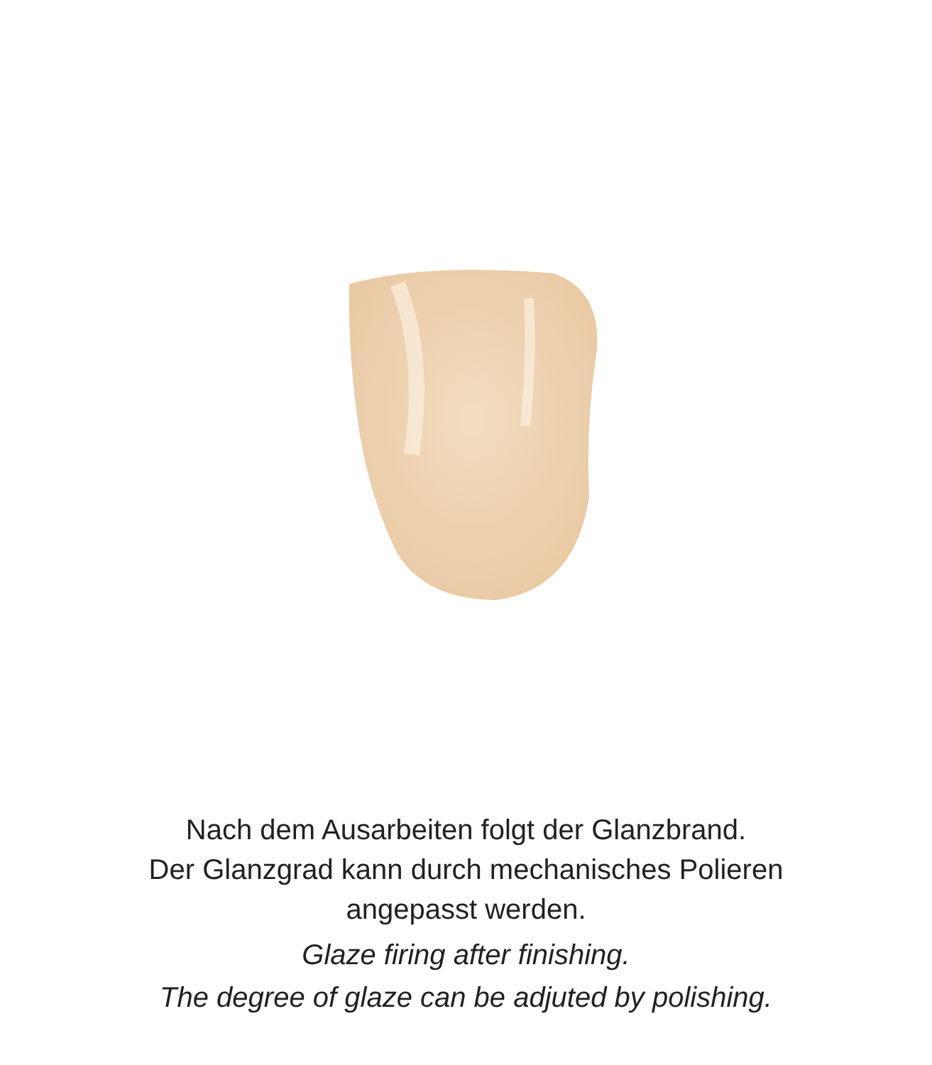Nach dem Ausarbeiten folgt der Glanzbrand.
Der Glanzgrad kann durch mechanisches Polieren
angepasst werden.
Glaze firing after finishing.
The degree of glaze can be adjuted by polishing.